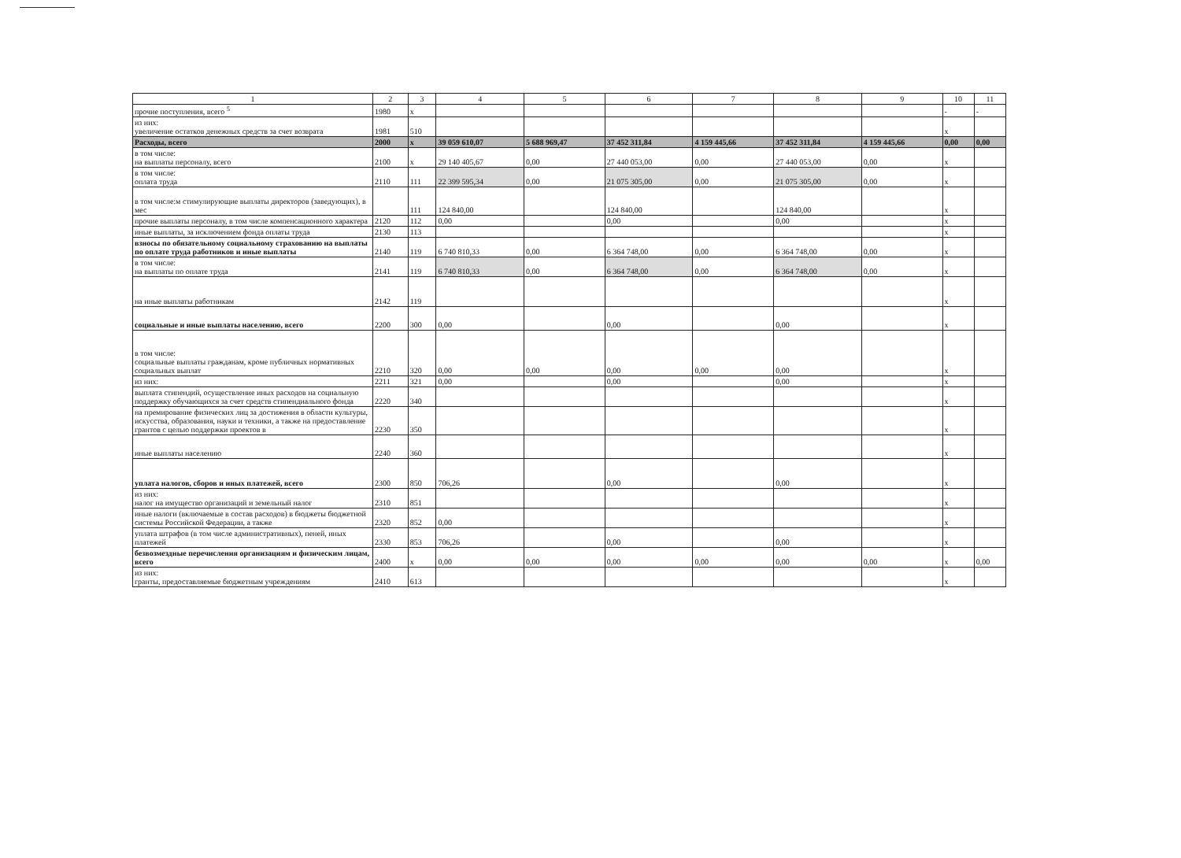| 1 | 2 | 3 | 4 | 5 | 6 | 7 | 8 | 9 | 10 | 11 |
| --- | --- | --- | --- | --- | --- | --- | --- | --- | --- | --- |
| прочие поступления, всего <sup>5</sup> | 1980 | x | | | | | | | - | - |
| из них: увеличение остатков денежных средств за счет возврата | 1981 | 510 | | | | | | | x | |
| Расходы, всего | 2000 | x | 39 059 610,07 | 5 688 969,47 | 37 452 311,84 | 4 159 445,66 | 37 452 311,84 | 4 159 445,66 | 0,00 | 0,00 |
| в том числе: на выплаты персоналу, всего | 2100 | x | 29 140 405,67 | 0,00 | 27 440 053,00 | 0,00 | 27 440 053,00 | 0,00 | x | |
| в том числе: оплата труда | 2110 | 111 | 22 399 595,34 | 0,00 | 21 075 305,00 | 0,00 | 21 075 305,00 | 0,00 | x | |
| в том числе:м стимулирующие выплаты директоров (заведующих), в мес | | 111 | 124 840,00 | | 124 840,00 | | 124 840,00 | | x | |
| прочие выплаты персоналу, в том числе компенсационного характера | 2120 | 112 | 0,00 | | 0,00 | | 0,00 | | x | |
| иные выплаты, за исключением фонда оплаты труда | 2130 | 113 | | | | | | | x | |
| взносы по обязательному социальному страхованию на выплаты по оплате труда работников и иные выплаты | 2140 | 119 | 6 740 810,33 | 0,00 | 6 364 748,00 | 0,00 | 6 364 748,00 | 0,00 | x | |
| в том числе: на выплаты по оплате труда | 2141 | 119 | 6 740 810,33 | 0,00 | 6 364 748,00 | 0,00 | 6 364 748,00 | 0,00 | x | |
| на иные выплаты работникам | 2142 | 119 | | | | | | | x | |
| социальные и иные выплаты населению, всего | 2200 | 300 | 0,00 | | 0,00 | | 0,00 | | x | |
| в том числе: социальные выплаты гражданам, кроме публичных нормативных социальных выплат | 2210 | 320 | 0,00 | 0,00 | 0,00 | 0,00 | 0,00 | | x | |
| из них: | 2211 | 321 | 0,00 | | 0,00 | | 0,00 | | x | |
| выплата стипендий, осуществление иных расходов на социальную поддержку обучающихся за счет средств стипендиального фонда | 2220 | 340 | | | | | | | x | |
| на премирование физических лиц за достижения в области культуры, искусства, образования, науки и техники, а также на предоставление грантов с целью поддержки проектов в | 2230 | 350 | | | | | | | x | |
| иные выплаты населению | 2240 | 360 | | | | | | | x | |
| уплата налогов, сборов и иных платежей, всего | 2300 | 850 | 706,26 | | 0,00 | | 0,00 | | x | |
| из них: налог на имущество организаций и земельный налог | 2310 | 851 | | | | | | | x | |
| иные налоги (включаемые в состав расходов) в бюджеты бюджетной системы Российской Федерации, а также | 2320 | 852 | 0,00 | | | | | | x | |
| уплата штрафов (в том числе административных), пеней, иных платежей | 2330 | 853 | 706,26 | | 0,00 | | 0,00 | | x | |
| безвозмездные перечисления организациям и физическим лицам, всего | 2400 | x | 0,00 | 0,00 | 0,00 | 0,00 | 0,00 | 0,00 | x | 0,00 |
| из них: гранты, предоставляемые бюджетным учреждениям | 2410 | 613 | | | | | | | x | |